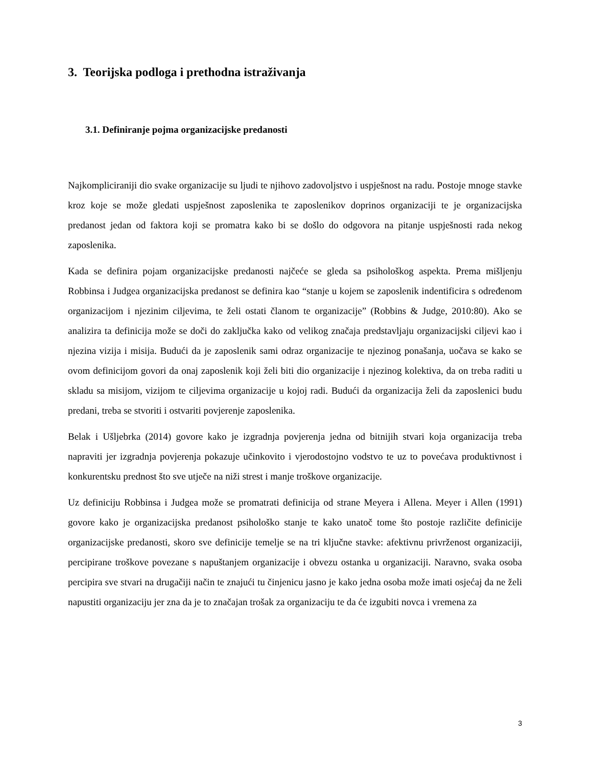3. Teorijska podloga i prethodna istraživanja
3.1. Definiranje pojma organizacijske predanosti
Najkompliciraniji dio svake organizacije su ljudi te njihovo zadovoljstvo i uspješnost na radu. Postoje mnoge stavke kroz koje se može gledati uspješnost zaposlenika te zaposlenikov doprinos organizaciji te je organizacijska predanost jedan od faktora koji se promatra kako bi se došlo do odgovora na pitanje uspješnosti rada nekog zaposlenika.
Kada se definira pojam organizacijske predanosti najčeće se gleda sa psihološkog aspekta. Prema mišljenju Robbinsa i Judgea organizacijska predanost se definira kao “stanje u kojem se zaposlenik indentificira s određenom organizacijom i njezinim ciljevima, te želi ostati članom te organizacije” (Robbins & Judge, 2010:80). Ako se analizira ta definicija može se doči do zaključka kako od velikog značaja predstavljaju organizacijski ciljevi kao i njezina vizija i misija. Budući da je zaposlenik sami odraz organizacije te njezinog ponašanja, uočava se kako se ovom definicijom govori da onaj zaposlenik koji želi biti dio organizacije i njezinog kolektiva, da on treba raditi u skladu sa misijom, vizijom te ciljevima organizacije u kojoj radi. Budući da organizacija želi da zaposlenici budu predani, treba se stvoriti i ostvariti povjerenje zaposlenika.
Belak i Ušljebrka (2014) govore kako je izgradnja povjerenja jedna od bitnijih stvari koja organizacija treba napraviti jer izgradnja povjerenja pokazuje učinkovito i vjerodostojno vodstvo te uz to povećava produktivnost i konkurentsku prednost što sve utječe na niži strest i manje troškove organizacije.
Uz definiciju Robbinsa i Judgea može se promatrati definicija od strane Meyera i Allena. Meyer i Allen (1991) govore kako je organizacijska predanost psihološko stanje te kako unatoč tome što postoje različite definicije organizacijske predanosti, skoro sve definicije temelje se na tri ključne stavke: afektivnu privrženost organizaciji, percipirane troškove povezane s napuštanjem organizacije i obvezu ostanka u organizaciji. Naravno, svaka osoba percipira sve stvari na drugačiji način te znajući tu činjenicu jasno je kako jedna osoba može imati osjećaj da ne želi napustiti organizaciju jer zna da je to značajan trošak za organizaciju te da će izgubiti novca i vremena za
3